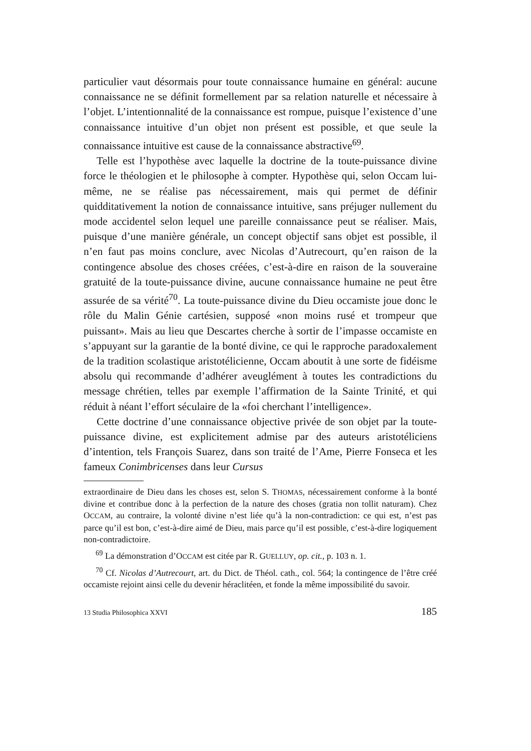particulier vaut désormais pour toute connaissance humaine en général: aucune connaissance ne se définit formellement par sa relation naturelle et nécessaire à l’objet. L’intentionnalité de la connaissance est rompue, puisque l’existence d’une connaissance intuitive d’un objet non présent est possible, et que seule la connaissance intuitive est cause de la connaissance abstractive<sup>69</sup>.
Telle est l’hypothèse avec laquelle la doctrine de la toute-puissance divine force le théologien et le philosophe à compter. Hypothèse qui, selon Occam lui-même, ne se réalise pas nécessairement, mais qui permet de définir quidditativement la notion de connaissance intuitive, sans préjuger nullement du mode accidentel selon lequel une pareille connaissance peut se réaliser. Mais, puisque d’une manière générale, un concept objectif sans objet est possible, il n’en faut pas moins conclure, avec Nicolas d’Autrecourt, qu’en raison de la contingence absolue des choses créées, c’est-à-dire en raison de la souveraine gratuité de la toute-puissance divine, aucune connaissance humaine ne peut être assurée de sa vérité<sup>70</sup>. La toute-puissance divine du Dieu occamiste joue donc le rôle du Malin Génie cartésien, supposé «non moins rusé et trompeur que puissant». Mais au lieu que Descartes cherche à sortir de l’impasse occamiste en s’appuyant sur la garantie de la bonté divine, ce qui le rapproche paradoxalement de la tradition scolastique aristotélicienne, Occam aboutit à une sorte de fidéisme absolu qui recommande d’adhérer aveuglément à toutes les contradictions du message chrétien, telles par exemple l’affirmation de la Sainte Trinité, et qui réduit à néant l’effort séculaire de la «foi cherchant l’intelligence».
Cette doctrine d’une connaissance objective privée de son objet par la toute-puissance divine, est explicitement admise par des auteurs aristotéliciens d’intention, tels François Suarez, dans son traité de l’Ame, Pierre Fonseca et les fameux Conimbricenses dans leur Cursus
extraordinaire de Dieu dans les choses est, selon S. THOMAS, nécessairement conforme à la bonté divine et contribue donc à la perfection de la nature des choses (gratia non tollit naturam). Chez OCCAM, au contraire, la volonté divine n’est liée qu’à la non-contradiction: ce qui est, n’est pas parce qu’il est bon, c’est-à-dire aimé de Dieu, mais parce qu’il est possible, c’est-à-dire logiquement non-contradictoire.
<sup>69</sup> La démonstration d’OCCAM est citée par R. GUELLUY, op. cit., p. 103 n. 1.
<sup>70</sup> Cf. Nicolas d’Autrecourt, art. du Dict. de Théol. cath., col. 564; la contingence de l’être créé occamiste rejoint ainsi celle du devenir héraclitéen, et fonde la même impossibilité du savoir.
13 Studia Philosophica XXVI 185